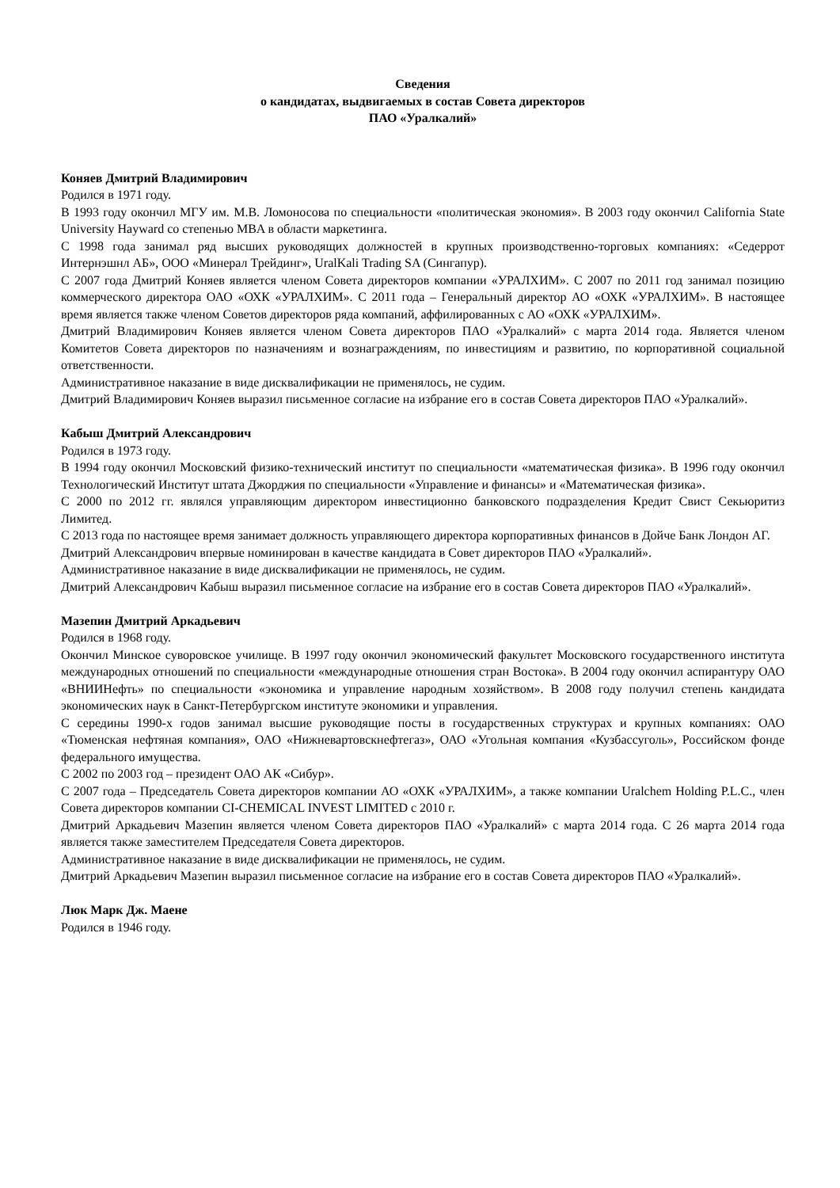Сведения
о кандидатах, выдвигаемых в состав Совета директоров
ПАО «Уралкалий»
Коняев Дмитрий Владимирович
Родился в 1971 году.
В 1993 году окончил МГУ им. М.В. Ломоносова по специальности «политическая экономия». В 2003 году окончил California State University Hayward со степенью MBA в области маркетинга.
С 1998 года занимал ряд высших руководящих должностей в крупных производственно-торговых компаниях: «Седеррот Интернэшнл АБ», ООО «Минерал Трейдинг», UralKali Trading SA (Сингапур).
С 2007 года Дмитрий Коняев является членом Совета директоров компании «УРАЛХИМ». С 2007 по 2011 год занимал позицию коммерческого директора ОАО «ОХК «УРАЛХИМ». С 2011 года – Генеральный директор АО «ОХК «УРАЛХИМ». В настоящее время является также членом Советов директоров ряда компаний, аффилированных с АО «ОХК «УРАЛХИМ».
Дмитрий Владимирович Коняев является членом Совета директоров ПАО «Уралкалий» с марта 2014 года. Является членом Комитетов Совета директоров по назначениям и вознаграждениям, по инвестициям и развитию, по корпоративной социальной ответственности.
Административное наказание в виде дисквалификации не применялось, не судим.
Дмитрий Владимирович Коняев выразил письменное согласие на избрание его в состав Совета директоров ПАО «Уралкалий».
Кабыш Дмитрий Александрович
Родился в 1973 году.
В 1994 году окончил Московский физико-технический институт по специальности «математическая физика». В 1996 году окончил Технологический Институт штата Джорджия по специальности «Управление и финансы» и «Математическая физика».
С 2000 по 2012 гг. являлся управляющим директором инвестиционно банковского подразделения Кредит Свист Секьюритиз Лимитед.
С 2013 года по настоящее время занимает должность управляющего директора корпоративных финансов в Дойче Банк Лондон АГ.
Дмитрий Александрович впервые номинирован в качестве кандидата в Совет директоров ПАО «Уралкалий».
Административное наказание в виде дисквалификации не применялось, не судим.
Дмитрий Александрович Кабыш выразил письменное согласие на избрание его в состав Совета директоров ПАО «Уралкалий».
Мазепин Дмитрий Аркадьевич
Родился в 1968 году.
Окончил Минское суворовское училище. В 1997 году окончил экономический факультет Московского государственного института международных отношений по специальности «международные отношения стран Востока». В 2004 году окончил аспирантуру ОАО «ВНИИНефть» по специальности «экономика и управление народным хозяйством». В 2008 году получил степень кандидата экономических наук в Санкт-Петербургском институте экономики и управления.
С середины 1990-х годов занимал высшие руководящие посты в государственных структурах и крупных компаниях: ОАО «Тюменская нефтяная компания», ОАО «Нижневартовскнефтегаз», ОАО «Угольная компания «Кузбассуголь», Российском фонде федерального имущества.
С 2002 по 2003 год – президент ОАО АК «Сибур».
С 2007 года – Председатель Совета директоров компании АО «ОХК «УРАЛХИМ», а также компании Uralchem Holding P.L.C., член Совета директоров компании CI-CHEMICAL INVEST LIMITED с 2010 г.
Дмитрий Аркадьевич Мазепин является членом Совета директоров ПАО «Уралкалий» с марта 2014 года. С 26 марта 2014 года является также заместителем Председателя Совета директоров.
Административное наказание в виде дисквалификации не применялось, не судим.
Дмитрий Аркадьевич Мазепин выразил письменное согласие на избрание его в состав Совета директоров ПАО «Уралкалий».
Люк Марк Дж. Маене
Родился в 1946 году.